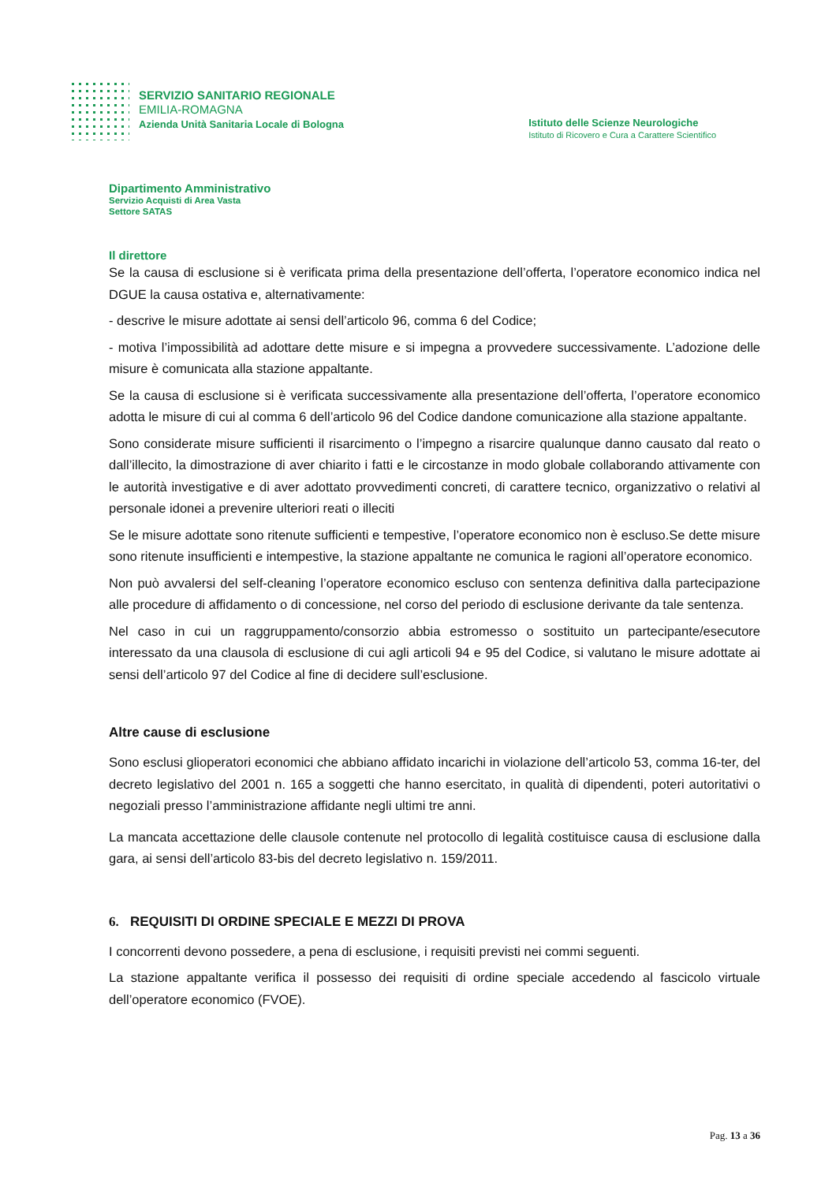SERVIZIO SANITARIO REGIONALE
EMILIA-ROMAGNA
Azienda Unità Sanitaria Locale di Bologna
Istituto delle Scienze Neurologiche
Istituto di Ricovero e Cura a Carattere Scientifico
Dipartimento Amministrativo
Servizio Acquisti di Area Vasta
Settore SATAS
Il direttore
Se la causa di esclusione si è verificata prima della presentazione dell’offerta, l’operatore economico indica nel DGUE la causa ostativa e, alternativamente:
- descrive le misure adottate ai sensi dell’articolo 96, comma 6 del Codice;
- motiva l’impossibilità ad adottare dette misure e si impegna a provvedere successivamente. L’adozione delle misure è comunicata alla stazione appaltante.
Se la causa di esclusione si è verificata successivamente alla presentazione dell’offerta, l’operatore economico adotta le misure di cui al comma 6 dell’articolo 96 del Codice dandone comunicazione alla stazione appaltante.
Sono considerate misure sufficienti il risarcimento o l’impegno a risarcire qualunque danno causato dal reato o dall’illecito, la dimostrazione di aver chiarito i fatti e le circostanze in modo globale collaborando attivamente con le autorità investigative e di aver adottato provvedimenti concreti, di carattere tecnico, organizzativo o relativi al personale idonei a prevenire ulteriori reati o illeciti
Se le misure adottate sono ritenute sufficienti e tempestive, l’operatore economico non è escluso.Se dette misure sono ritenute insufficienti e intempestive, la stazione appaltante ne comunica le ragioni all’operatore economico.
Non può avvalersi del self-cleaning l’operatore economico escluso con sentenza definitiva dalla partecipazione alle procedure di affidamento o di concessione, nel corso del periodo di esclusione derivante da tale sentenza.
Nel caso in cui un raggruppamento/consorzio abbia estromesso o sostituito un partecipante/esecutore interessato da una clausola di esclusione di cui agli articoli 94 e 95 del Codice, si valutano le misure adottate ai sensi dell’articolo 97 del Codice al fine di decidere sull’esclusione.
Altre cause di esclusione
Sono esclusi glioperatori economici che abbiano affidato incarichi in violazione dell’articolo 53, comma 16-ter, del decreto legislativo del 2001 n. 165 a soggetti che hanno esercitato, in qualità di dipendenti, poteri autoritativi o negoziali presso l’amministrazione affidante negli ultimi tre anni.
La mancata accettazione delle clausole contenute nel protocollo di legalità costituisce causa di esclusione dalla gara, ai sensi dell’articolo 83-bis del decreto legislativo n. 159/2011.
6. REQUISITI DI ORDINE SPECIALE E MEZZI DI PROVA
I concorrenti devono possedere, a pena di esclusione, i requisiti previsti nei commi seguenti.
La stazione appaltante verifica il possesso dei requisiti di ordine speciale accedendo al fascicolo virtuale dell’operatore economico (FVOE).
Pag. 13 a 36